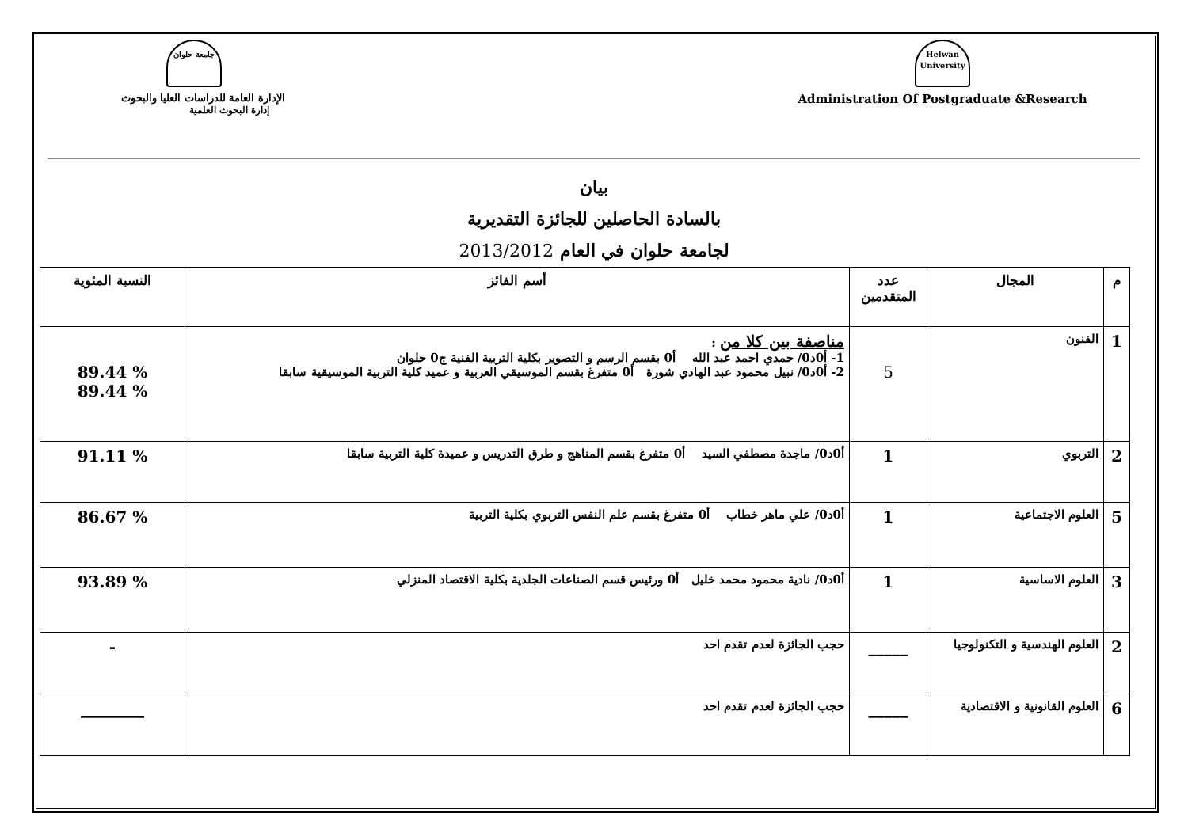جامعة حلوان
الإدارة العامة للدراسات العليا والبحوث
إدارة البحوث العلمية
Helwan University
Administration Of Postgraduate &Research
بيان
بالسادة الحاصلين للجائزة التقديرية
لجامعة حلوان في العام 2013/2012
| م | المجال | عدد المتقدمين | أسم الفائز | النسبة المئوية |
| --- | --- | --- | --- | --- |
| 1 | الفنون | 5 | مناصفة بين كلا من : 1- أ0د0/ حمدي احمد عبد الله أ0 بقسم الرسم و التصوير بكلية التربية الفنية ج0 حلوان 2- أ0د0/ نبيل محمود عبد الهادي شورة أ0 متفرغ بقسم الموسيقي العربية و عميد كلية التربية الموسيقية سابقا | 89.44 % 89.44 % |
| 2 | التربوي | 1 | أ0د0/ ماجدة مصطفي السيد أ0 متفرغ بقسم المناهج و طرق التدريس و عميدة كلية التربية سابقا | 91.11 % |
| 5 | العلوم الاجتماعية | 1 | أ0د0/ علي ماهر خطاب أ0 متفرغ بقسم علم النفس التربوي بكلية التربية | 86.67 % |
| 3 | العلوم الاساسية | 1 | أ0د0/ نادية محمود محمد خليل أ0 ورئيس قسم الصناعات الجلدية بكلية الاقتصاد المنزلي | 93.89 % |
| 2 | العلوم الهندسية و التكنولوجيا | _____ | حجب الجائزة لعدم تقدم احد | - |
| 6 | العلوم القانونية و الاقتصادية | _____ | حجب الجائزة لعدم تقدم احد | ________ |